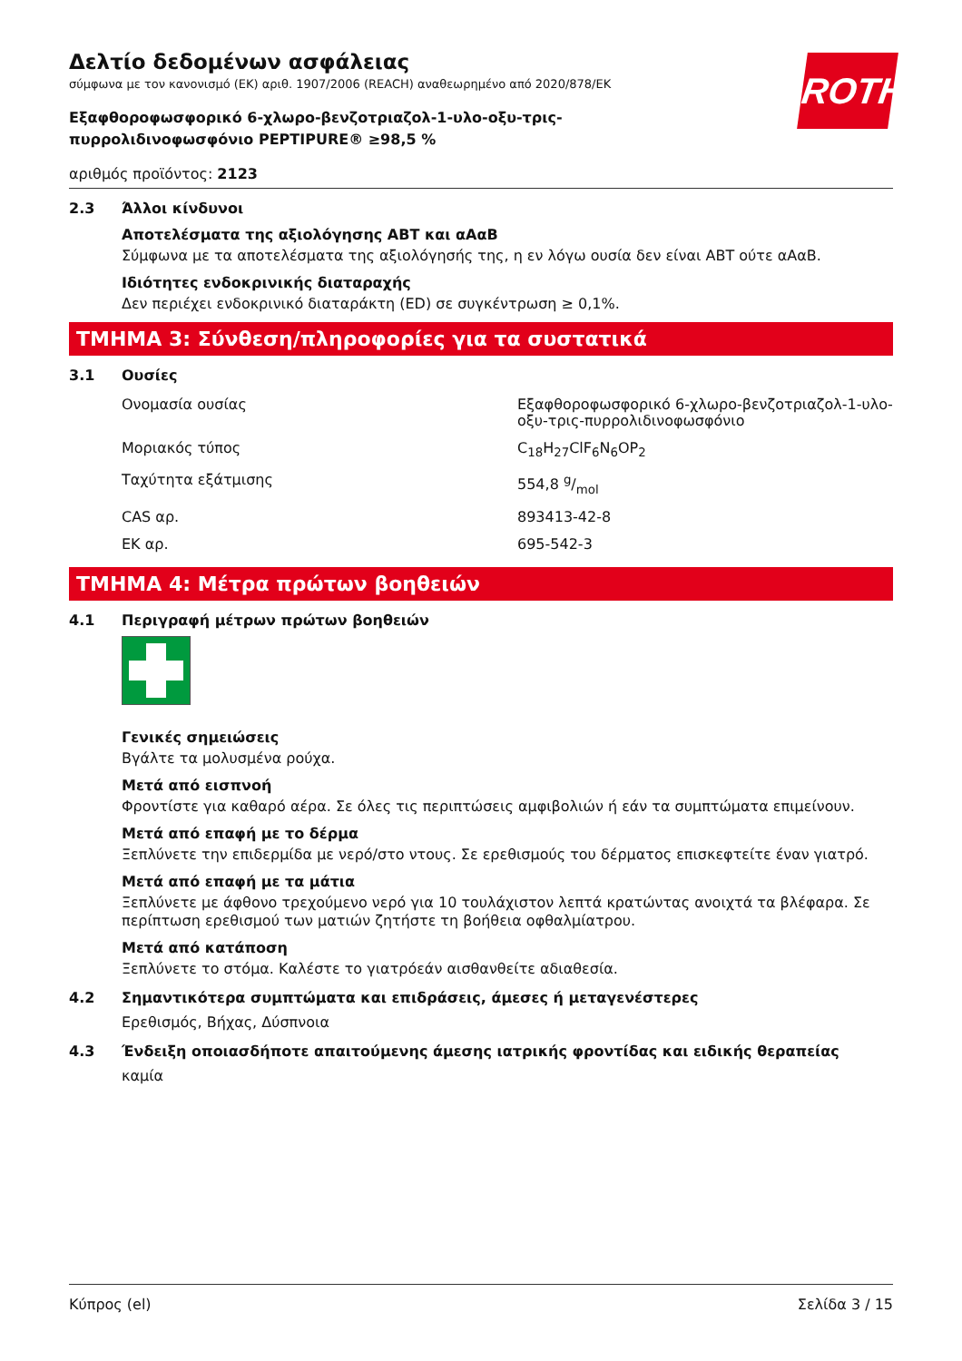ROTH
Δελτίο δεδομένων ασφάλειας
σύμφωνα με τον κανονισμό (ΕΚ) αριθ. 1907/2006 (REACH) αναθεωρημένο από 2020/878/ΕΚ
Εξαφθοροφωσφορικό 6-χλωρο-βενζοτριαζολ-1-υλο-οξυ-τρις-πυρρολιδινοφωσφόνιο PEPTIPURE® ≥98,5 %
αριθμός προϊόντος: 2123
2.3 Άλλοι κίνδυνοι
Αποτελέσματα της αξιολόγησης ΑΒΤ και αΑαΒ
Σύμφωνα με τα αποτελέσματα της αξιολόγησής της, η εν λόγω ουσία δεν είναι ΑΒΤ ούτε αΑαΒ.
Ιδιότητες ενδοκρινικής διαταραχής
Δεν περιέχει ενδοκρινικό διαταράκτη (ED) σε συγκέντρωση ≥ 0,1%.
ΤΜΗΜΑ 3: Σύνθεση/πληροφορίες για τα συστατικά
3.1 Ουσίες
| Ονομασία ουσίας | Εξαφθοροφωσφορικό 6-χλωρο-βενζοτριαζολ-1-υλο-οξυ-τρις-πυρρολιδινοφωσφόνιο |
| Μοριακός τύπος | C<sub>18</sub>H<sub>27</sub>ClF<sub>6</sub>N<sub>6</sub>OP<sub>2</sub> |
| Ταχύτητα εξάτμισης | 554,8 g/mol |
| CAS αρ. | 893413-42-8 |
| ΕΚ αρ. | 695-542-3 |
ΤΜΗΜΑ 4: Μέτρα πρώτων βοηθειών
4.1 Περιγραφή μέτρων πρώτων βοηθειών
Γενικές σημειώσεις
Βγάλτε τα μολυσμένα ρούχα.
Μετά από εισπνοή
Φροντίστε για καθαρό αέρα. Σε όλες τις περιπτώσεις αμφιβολιών ή εάν τα συμπτώματα επιμείνουν.
Μετά από επαφή με το δέρμα
Ξεπλύνετε την επιδερμίδα με νερό/στο ντους. Σε ερεθισμούς του δέρματος επισκεφτείτε έναν γιατρό.
Μετά από επαφή με τα μάτια
Ξεπλύνετε με άφθονο τρεχούμενο νερό για 10 τουλάχιστον λεπτά κρατώντας ανοιχτά τα βλέφαρα. Σε περίπτωση ερεθισμού των ματιών ζητήστε τη βοήθεια οφθαλμίατρου.
Μετά από κατάποση
Ξεπλύνετε το στόμα. Καλέστε το γιατρόεάν αισθανθείτε αδιαθεσία.
4.2 Σημαντικότερα συμπτώματα και επιδράσεις, άμεσες ή μεταγενέστερες
Ερεθισμός, Βήχας, Δύσπνοια
4.3 Ένδειξη οποιασδήποτε απαιτούμενης άμεσης ιατρικής φροντίδας και ειδικής θεραπείας
καμία
Κύπρος (el) Σελίδα 3 / 15